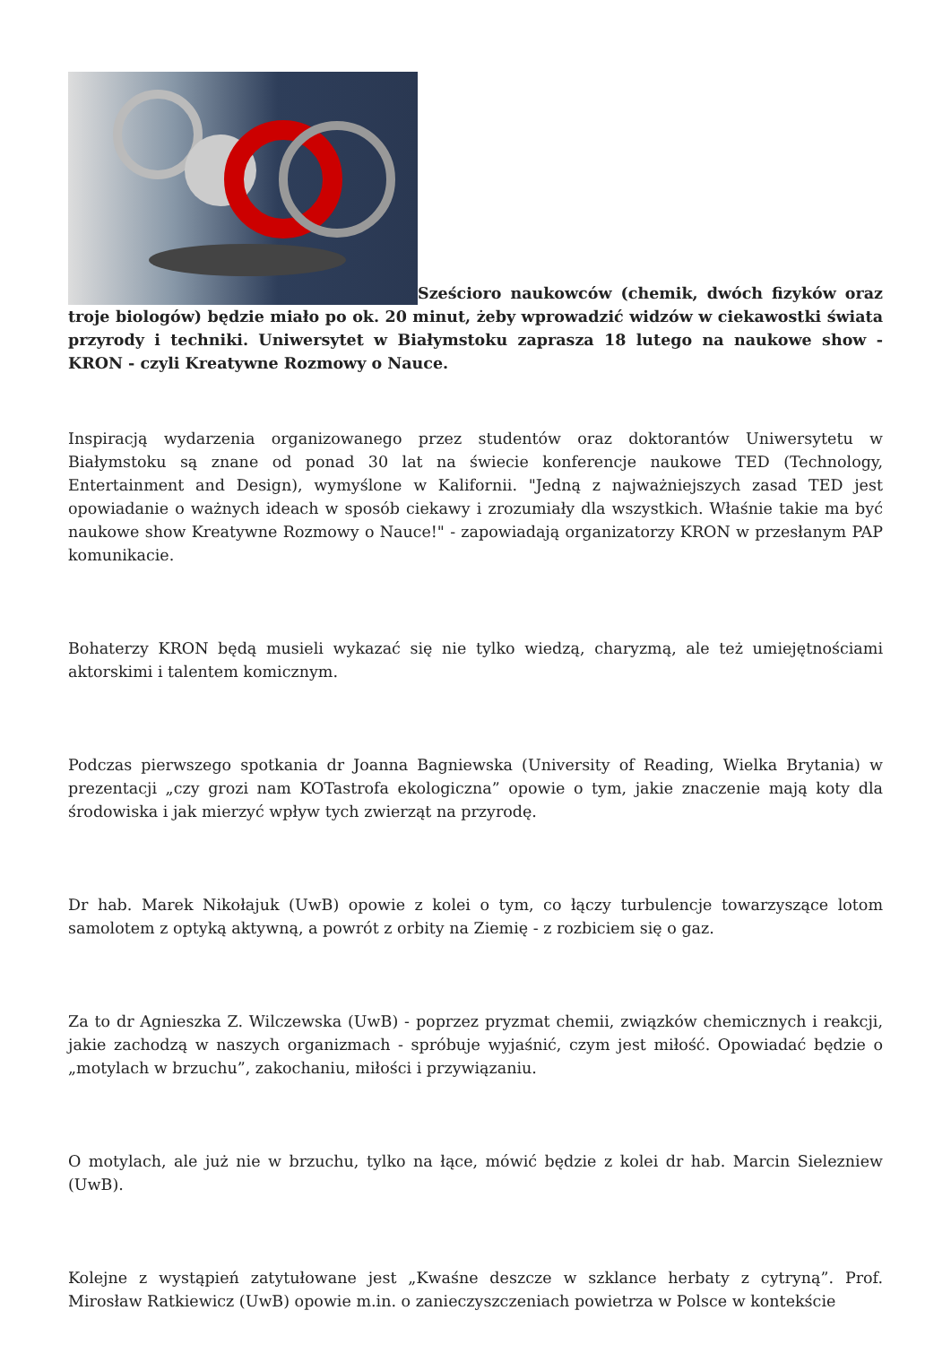Sześcioro naukowców (chemik, dwóch fizyków oraz troje biologów) będzie miało po ok. 20 minut, żeby wprowadzić widzów w ciekawostki świata przyrody i techniki. Uniwersytet w Białymstoku zaprasza 18 lutego na naukowe show - KRON - czyli Kreatywne Rozmowy o Nauce.
Inspiracją wydarzenia organizowanego przez studentów oraz doktorantów Uniwersytetu w Białymstoku są znane od ponad 30 lat na świecie konferencje naukowe TED (Technology, Entertainment and Design), wymyślone w Kalifornii. "Jedną z najważniejszych zasad TED jest opowiadanie o ważnych ideach w sposób ciekawy i zrozumiały dla wszystkich. Właśnie takie ma być naukowe show Kreatywne Rozmowy o Nauce!" - zapowiadają organizatorzy KRON w przesłanym PAP komunikacie.
Bohaterzy KRON będą musieli wykazać się nie tylko wiedzą, charyzmą, ale też umiejętnościami aktorskimi i talentem komicznym.
Podczas pierwszego spotkania dr Joanna Bagniewska (University of Reading, Wielka Brytania) w prezentacji „czy grozi nam KOTastrofa ekologiczna” opowie o tym, jakie znaczenie mają koty dla środowiska i jak mierzyć wpływ tych zwierząt na przyrodę.
Dr hab. Marek Nikołajuk (UwB) opowie z kolei o tym, co łączy turbulencje towarzyszące lotom samolotem z optyką aktywną, a powrót z orbity na Ziemię - z rozbiciem się o gaz.
Za to dr Agnieszka Z. Wilczewska (UwB) - poprzez pryzmat chemii, związków chemicznych i reakcji, jakie zachodzą w naszych organizmach - spróbuje wyjaśnić, czym jest miłość. Opowiadać będzie o „motylach w brzuchu”, zakochaniu, miłości i przywiązaniu.
O motylach, ale już nie w brzuchu, tylko na łące, mówić będzie z kolei dr hab. Marcin Sielezniew (UwB).
Kolejne z wystąpień zatytułowane jest „Kwaśne deszcze w szklance herbaty z cytryną”. Prof. Mirosław Ratkiewicz (UwB) opowie m.in. o zanieczyszczeniach powietrza w Polsce w kontekście